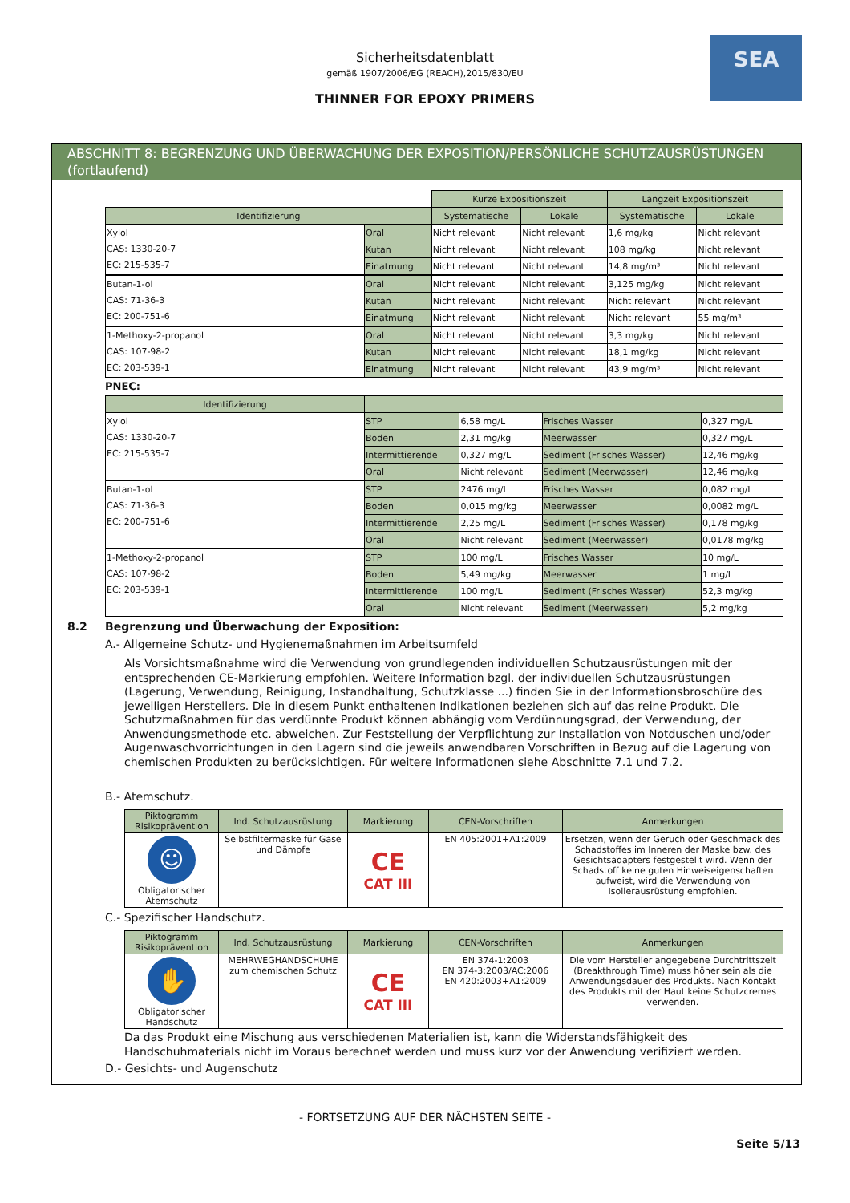SEA
Sicherheitsdatenblatt
gemäß 1907/2006/EG (REACH),2015/830/EU
THINNER FOR EPOXY PRIMERS
ABSCHNITT 8: BEGRENZUNG UND ÜBERWACHUNG DER EXPOSITION/PERSÖNLICHE SCHUTZAUSRÜSTUNGEN (fortlaufend)
| | | Kurze Expositionszeit | | Langzeit Expositionszeit | |
| Identifizierung | | Systematische | Lokale | Systematische | Lokale |
| Xylol CAS: 1330-20-7 EC: 215-535-7 | Oral | Nicht relevant | Nicht relevant | 1,6 mg/kg | Nicht relevant |
| | Kutan | Nicht relevant | Nicht relevant | 108 mg/kg | Nicht relevant |
| | Einatmung | Nicht relevant | Nicht relevant | 14,8 mg/m³ | Nicht relevant |
| Butan-1-ol CAS: 71-36-3 EC: 200-751-6 | Oral | Nicht relevant | Nicht relevant | 3,125 mg/kg | Nicht relevant |
| | Kutan | Nicht relevant | Nicht relevant | Nicht relevant | Nicht relevant |
| | Einatmung | Nicht relevant | Nicht relevant | Nicht relevant | 55 mg/m³ |
| 1-Methoxy-2-propanol CAS: 107-98-2 EC: 203-539-1 | Oral | Nicht relevant | Nicht relevant | 3,3 mg/kg | Nicht relevant |
| | Kutan | Nicht relevant | Nicht relevant | 18,1 mg/kg | Nicht relevant |
| | Einatmung | Nicht relevant | Nicht relevant | 43,9 mg/m³ | Nicht relevant |
PNEC:
| Identifizierung | | | | |
| --- | --- | --- | --- | --- |
| Xylol CAS: 1330-20-7 EC: 215-535-7 | STP | 6,58 mg/L | Frisches Wasser | 0,327 mg/L |
| | Boden | 2,31 mg/kg | Meerwasser | 0,327 mg/L |
| | Intermittierende | 0,327 mg/L | Sediment (Frisches Wasser) | 12,46 mg/kg |
| | Oral | Nicht relevant | Sediment (Meerwasser) | 12,46 mg/kg |
| Butan-1-ol CAS: 71-36-3 EC: 200-751-6 | STP | 2476 mg/L | Frisches Wasser | 0,082 mg/L |
| | Boden | 0,015 mg/kg | Meerwasser | 0,0082 mg/L |
| | Intermittierende | 2,25 mg/L | Sediment (Frisches Wasser) | 0,178 mg/kg |
| | Oral | Nicht relevant | Sediment (Meerwasser) | 0,0178 mg/kg |
| 1-Methoxy-2-propanol CAS: 107-98-2 EC: 203-539-1 | STP | 100 mg/L | Frisches Wasser | 10 mg/L |
| | Boden | 5,49 mg/kg | Meerwasser | 1 mg/L |
| | Intermittierende | 100 mg/L | Sediment (Frisches Wasser) | 52,3 mg/kg |
| | Oral | Nicht relevant | Sediment (Meerwasser) | 5,2 mg/kg |
8.2 Begrenzung und Überwachung der Exposition:
A.- Allgemeine Schutz- und Hygienemaßnahmen im Arbeitsumfeld
Als Vorsichtsmaßnahme wird die Verwendung von grundlegenden individuellen Schutzausrüstungen mit der entsprechenden CE-Markierung empfohlen. Weitere Information bzgl. der individuellen Schutzausrüstungen (Lagerung, Verwendung, Reinigung, Instandhaltung, Schutzklasse ...) finden Sie in der Informationsbroschüre des jeweiligen Herstellers. Die in diesem Punkt enthaltenen Indikationen beziehen sich auf das reine Produkt. Die Schutzmaßnahmen für das verdünnte Produkt können abhängig vom Verdünnungsgrad, der Verwendung, der Anwendungsmethode etc. abweichen. Zur Feststellung der Verpflichtung zur Installation von Notduschen und/oder Augenwaschvorrichtungen in den Lagern sind die jeweils anwendbaren Vorschriften in Bezug auf die Lagerung von chemischen Produkten zu berücksichtigen. Für weitere Informationen siehe Abschnitte 7.1 und 7.2.
B.- Atemschutz.
| Piktogramm Risikoprävention | Ind. Schutzausrüstung | Markierung | CEN-Vorschriften | Anmerkungen |
| --- | --- | --- | --- | --- |
| ☺ Obligatorischer Atemschutz | Selbstfiltermaske für Gase und Dämpfe | CE CAT III | EN 405:2001+A1:2009 | Ersetzen, wenn der Geruch oder Geschmack des Schadstoffes im Inneren der Maske bzw. des Gesichtsadapters festgestellt wird. Wenn der Schadstoff keine guten Hinweiseigenschaften aufweist, wird die Verwendung von Isolierausrüstung empfohlen. |
C.- Spezifischer Handschutz.
| Piktogramm Risikoprävention | Ind. Schutzausrüstung | Markierung | CEN-Vorschriften | Anmerkungen |
| --- | --- | --- | --- | --- |
| ✋ Obligatorischer Handschutz | MEHRWEGHANDSCHUHE zum chemischen Schutz | CE CAT III | EN 374-1:2003 EN 374-3:2003/AC:2006 EN 420:2003+A1:2009 | Die vom Hersteller angegebene Durchtrittszeit (Breakthrough Time) muss höher sein als die Anwendungsdauer des Produkts. Nach Kontakt des Produkts mit der Haut keine Schutzcremes verwenden. |
Da das Produkt eine Mischung aus verschiedenen Materialien ist, kann die Widerstandsfähigkeit des Handschuhmaterials nicht im Voraus berechnet werden und muss kurz vor der Anwendung verifiziert werden.
D.- Gesichts- und Augenschutz
- FORTSETZUNG AUF DER NÄCHSTEN SEITE -
Seite 5/13